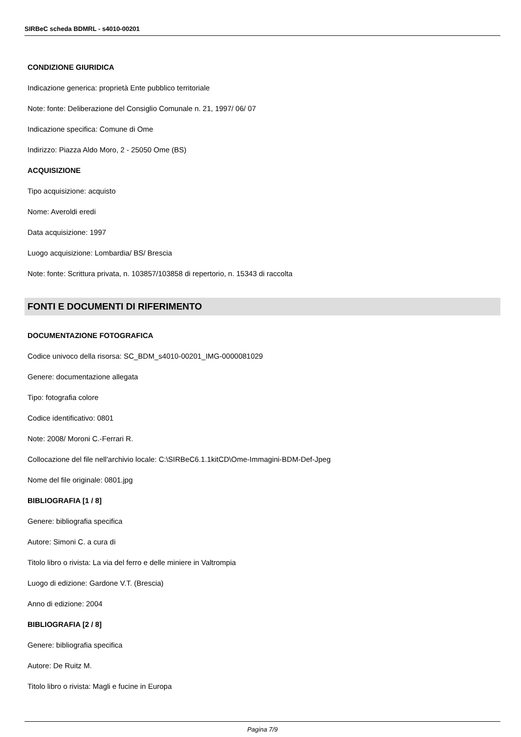SIRBeC scheda BDMRL - s4010-00201
CONDIZIONE GIURIDICA
Indicazione generica: proprietà Ente pubblico territoriale
Note: fonte: Deliberazione del Consiglio Comunale n. 21, 1997/ 06/ 07
Indicazione specifica: Comune di Ome
Indirizzo: Piazza Aldo Moro, 2 - 25050 Ome (BS)
ACQUISIZIONE
Tipo acquisizione: acquisto
Nome: Averoldi eredi
Data acquisizione: 1997
Luogo acquisizione: Lombardia/ BS/ Brescia
Note: fonte: Scrittura privata, n. 103857/103858 di repertorio, n. 15343 di raccolta
FONTI E DOCUMENTI DI RIFERIMENTO
DOCUMENTAZIONE FOTOGRAFICA
Codice univoco della risorsa: SC_BDM_s4010-00201_IMG-0000081029
Genere: documentazione allegata
Tipo: fotografia colore
Codice identificativo: 0801
Note: 2008/ Moroni C.-Ferrari R.
Collocazione del file nell'archivio locale: C:\SIRBeC6.1.1kitCD\Ome-Immagini-BDM-Def-Jpeg
Nome del file originale: 0801.jpg
BIBLIOGRAFIA [1 / 8]
Genere: bibliografia specifica
Autore: Simoni C. a cura di
Titolo libro o rivista: La via del ferro e delle miniere in Valtrompia
Luogo di edizione: Gardone V.T. (Brescia)
Anno di edizione: 2004
BIBLIOGRAFIA [2 / 8]
Genere: bibliografia specifica
Autore: De Ruitz M.
Titolo libro o rivista: Magli e fucine in Europa
Pagina 7/9